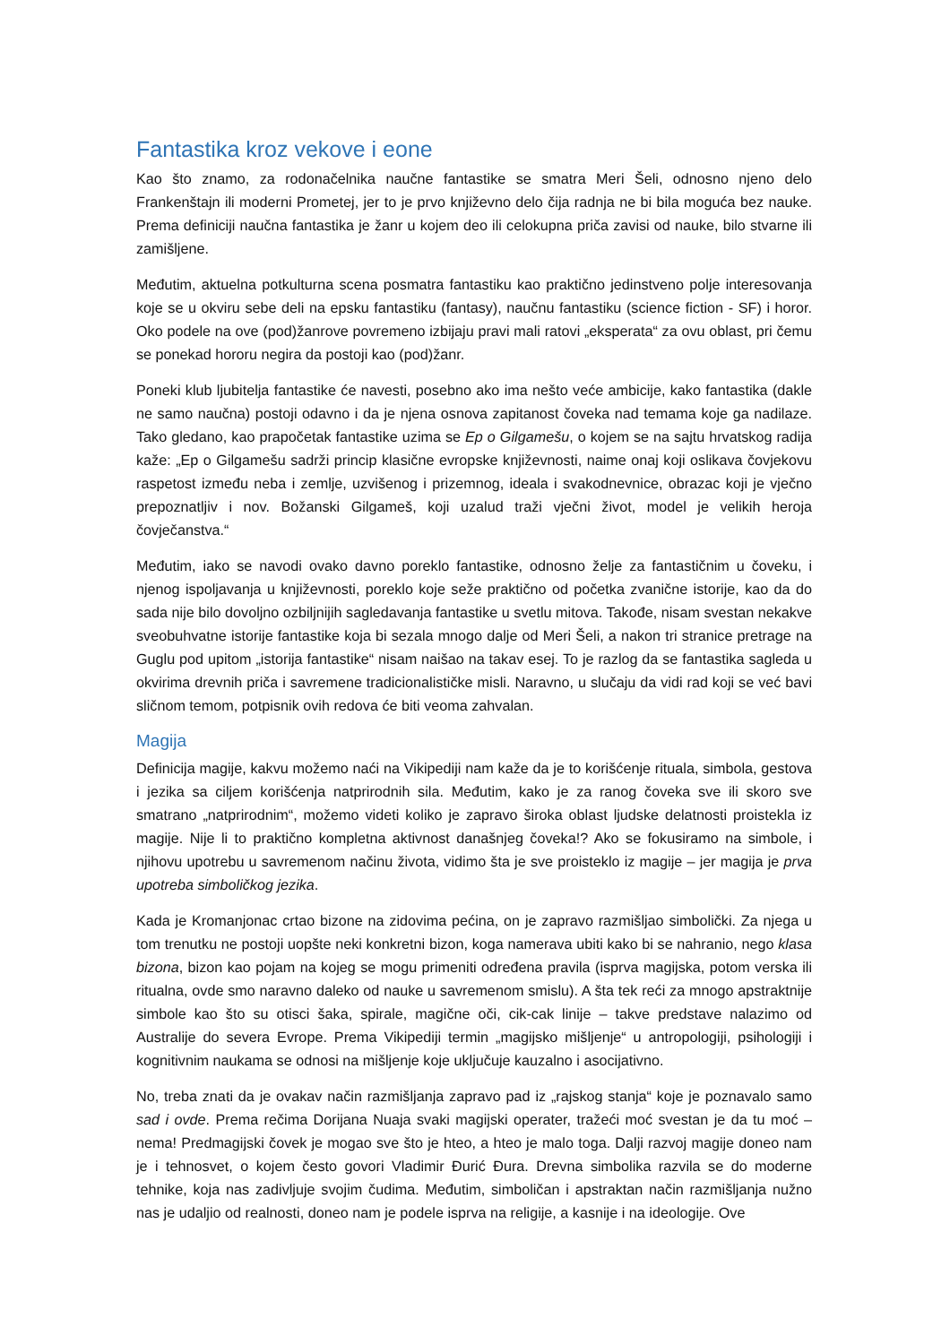Fantastika kroz vekove i eone
Kao što znamo, za rodonačelnika naučne fantastike se smatra Meri Šeli, odnosno njeno delo Frankenštajn ili moderni Prometej, jer to je prvo književno delo čija radnja ne bi bila moguća bez nauke. Prema definiciji naučna fantastika je žanr u kojem deo ili celokupna priča zavisi od nauke, bilo stvarne ili zamišljene.
Međutim, aktuelna potkulturna scena posmatra fantastiku kao praktično jedinstveno polje interesovanja koje se u okviru sebe deli na epsku fantastiku (fantasy), naučnu fantastiku (science fiction - SF) i horor. Oko podele na ove (pod)žanrove povremeno izbijaju pravi mali ratovi „eksperata“ za ovu oblast, pri čemu se ponekad hororu negira da postoji kao (pod)žanr.
Poneki klub ljubitelja fantastike će navesti, posebno ako ima nešto veće ambicije, kako fantastika (dakle ne samo naučna) postoji odavno i da je njena osnova zapitanost čoveka nad temama koje ga nadilaze. Tako gledano, kao prapočetak fantastike uzima se Ep o Gilgamešu, o kojem se na sajtu hrvatskog radija kaže: „Ep o Gilgamešu sadrži princip klasične evropske književnosti, naime onaj koji oslikava čovjekovu raspetost između neba i zemlje, uzvišenog i prizemnog, ideala i svakodnevnice, obrazac koji je vječno prepoznatljiv i nov. Božanski Gilgameš, koji uzalud traži vječni život, model je velikih heroja čovječanstva.“
Međutim, iako se navodi ovako davno poreklo fantastike, odnosno želje za fantastičnim u čoveku, i njenog ispoljavanja u književnosti, poreklo koje seže praktično od početka zvanične istorije, kao da do sada nije bilo dovoljno ozbiljnijih sagledavanja fantastike u svetlu mitova. Takođe, nisam svestan nekakve sveobuhvatne istorije fantastike koja bi sezala mnogo dalje od Meri Šeli, a nakon tri stranice pretrage na Guglu pod upitom „istorija fantastike“ nisam naišao na takav esej. To je razlog da se fantastika sagleda u okvirima drevnih priča i savremene tradicionalističke misli. Naravno, u slučaju da vidi rad koji se već bavi sličnom temom, potpisnik ovih redova će biti veoma zahvalan.
Magija
Definicija magije, kakvu možemo naći na Vikipediji nam kaže da je to korišćenje rituala, simbola, gestova i jezika sa ciljem korišćenja natprirodnih sila. Međutim, kako je za ranog čoveka sve ili skoro sve smatrano „natprirodnim“, možemo videti koliko je zapravo široka oblast ljudske delatnosti proistekla iz magije. Nije li to praktično kompletna aktivnost današnjeg čoveka!? Ako se fokusiramo na simbole, i njihovu upotrebu u savremenom načinu života, vidimo šta je sve proisteklo iz magije – jer magija je prva upotreba simboličkog jezika.
Kada je Kromanjonac crtao bizone na zidovima pećina, on je zapravo razmišljao simbolički. Za njega u tom trenutku ne postoji uopšte neki konkretni bizon, koga namerava ubiti kako bi se nahranio, nego klasa bizona, bizon kao pojam na kojeg se mogu primeniti određena pravila (isprva magijska, potom verska ili ritualna, ovde smo naravno daleko od nauke u savremenom smislu). A šta tek reći za mnogo apstraktnije simbole kao što su otisci šaka, spirale, magične oči, cik-cak linije – takve predstave nalazimo od Australije do severa Evrope. Prema Vikipediji termin „magijsko mišljenje“ u antropologiji, psihologiji i kognitivnim naukama se odnosi na mišljenje koje uključuje kauzalno i asocijativno.
No, treba znati da je ovakav način razmišljanja zapravo pad iz „rajskog stanja“ koje je poznavalo samo sad i ovde. Prema rečima Dorijana Nuaja svaki magijski operater, tražeći moć svestan je da tu moć – nema! Predmagijski čovek je mogao sve što je hteo, a hteo je malo toga. Dalji razvoj magije doneo nam je i tehnosvet, o kojem često govori Vladimir Đurić Đura. Drevna simbolika razvila se do moderne tehnike, koja nas zadivljuje svojim čudima. Međutim, simboličan i apstraktan način razmišljanja nužno nas je udaljio od realnosti, doneo nam je podele isprva na religije, a kasnije i na ideologije. Ove